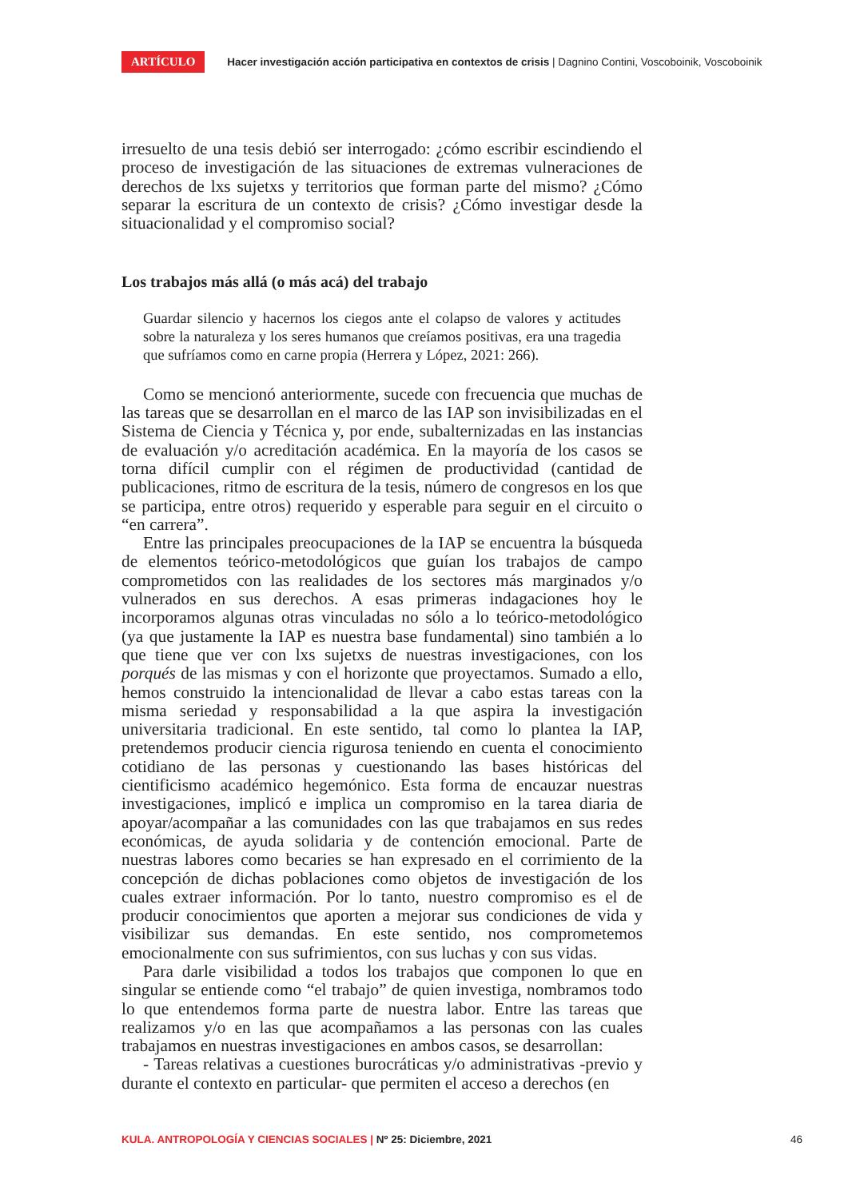ARTÍCULO Hacer investigación acción participativa en contextos de crisis | Dagnino Contini, Voscoboinik, Voscoboinik
irresuelto de una tesis debió ser interrogado: ¿cómo escribir escindiendo el proceso de investigación de las situaciones de extremas vulneraciones de derechos de lxs sujetxs y territorios que forman parte del mismo? ¿Cómo separar la escritura de un contexto de crisis? ¿Cómo investigar desde la situacionalidad y el compromiso social?
Los trabajos más allá (o más acá) del trabajo
Guardar silencio y hacernos los ciegos ante el colapso de valores y actitudes sobre la naturaleza y los seres humanos que creíamos positivas, era una tragedia que sufríamos como en carne propia (Herrera y López, 2021: 266).
Como se mencionó anteriormente, sucede con frecuencia que muchas de las tareas que se desarrollan en el marco de las IAP son invisibilizadas en el Sistema de Ciencia y Técnica y, por ende, subalternizadas en las instancias de evaluación y/o acreditación académica. En la mayoría de los casos se torna difícil cumplir con el régimen de productividad (cantidad de publicaciones, ritmo de escritura de la tesis, número de congresos en los que se participa, entre otros) requerido y esperable para seguir en el circuito o “en carrera”.
Entre las principales preocupaciones de la IAP se encuentra la búsqueda de elementos teórico-metodológicos que guían los trabajos de campo comprometidos con las realidades de los sectores más marginados y/o vulnerados en sus derechos. A esas primeras indagaciones hoy le incorporamos algunas otras vinculadas no sólo a lo teórico-metodológico (ya que justamente la IAP es nuestra base fundamental) sino también a lo que tiene que ver con lxs sujetxs de nuestras investigaciones, con los porqués de las mismas y con el horizonte que proyectamos. Sumado a ello, hemos construido la intencionalidad de llevar a cabo estas tareas con la misma seriedad y responsabilidad a la que aspira la investigación universitaria tradicional. En este sentido, tal como lo plantea la IAP, pretendemos producir ciencia rigurosa teniendo en cuenta el conocimiento cotidiano de las personas y cuestionando las bases históricas del cientificismo académico hegemónico. Esta forma de encauzar nuestras investigaciones, implicó e implica un compromiso en la tarea diaria de apoyar/acompañar a las comunidades con las que trabajamos en sus redes económicas, de ayuda solidaria y de contención emocional. Parte de nuestras labores como becaries se han expresado en el corrimiento de la concepción de dichas poblaciones como objetos de investigación de los cuales extraer información. Por lo tanto, nuestro compromiso es el de producir conocimientos que aporten a mejorar sus condiciones de vida y visibilizar sus demandas. En este sentido, nos comprometemos emocionalmente con sus sufrimientos, con sus luchas y con sus vidas.
Para darle visibilidad a todos los trabajos que componen lo que en singular se entiende como “el trabajo” de quien investiga, nombramos todo lo que entendemos forma parte de nuestra labor. Entre las tareas que realizamos y/o en las que acompañamos a las personas con las cuales trabajamos en nuestras investigaciones en ambos casos, se desarrollan:
- Tareas relativas a cuestiones burocráticas y/o administrativas -previo y durante el contexto en particular- que permiten el acceso a derechos (en
KULA. ANTROPOLOGÍA Y CIENCIAS SOCIALES | Nº 25: Diciembre, 2021 46